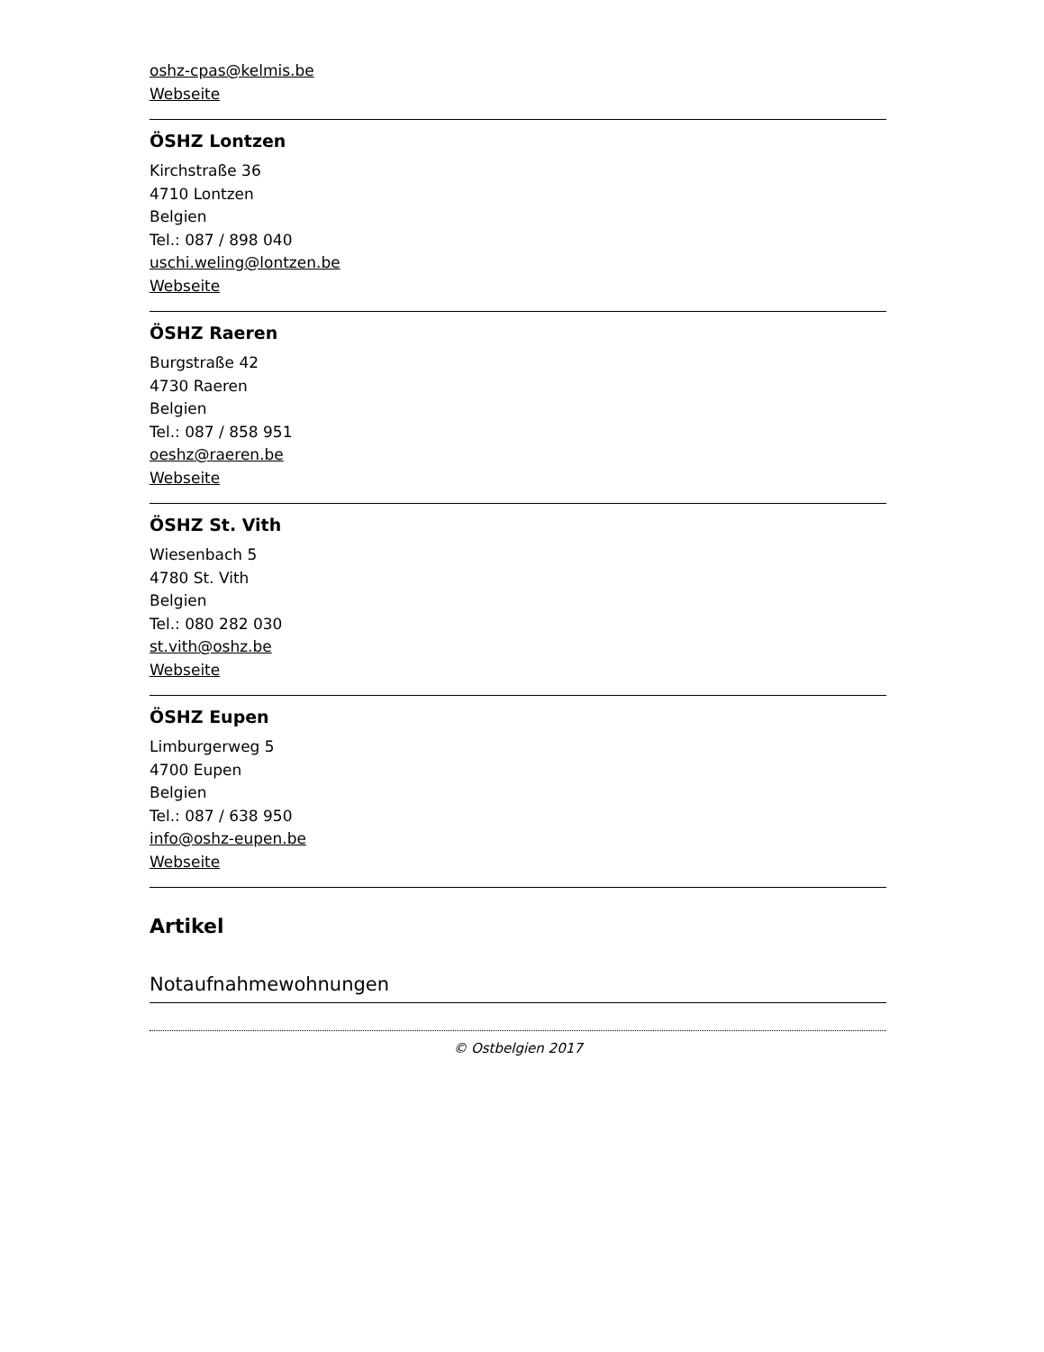oshz-cpas@kelmis.be
Webseite
ÖSHZ Lontzen
Kirchstraße 36
4710 Lontzen
Belgien
Tel.: 087 / 898 040
uschi.weling@lontzen.be
Webseite
ÖSHZ Raeren
Burgstraße 42
4730 Raeren
Belgien
Tel.: 087 / 858 951
oeshz@raeren.be
Webseite
ÖSHZ St. Vith
Wiesenbach 5
4780 St. Vith
Belgien
Tel.: 080 282 030
st.vith@oshz.be
Webseite
ÖSHZ Eupen
Limburgerweg 5
4700 Eupen
Belgien
Tel.: 087 / 638 950
info@oshz-eupen.be
Webseite
Artikel
Notaufnahmewohnungen
© Ostbelgien 2017